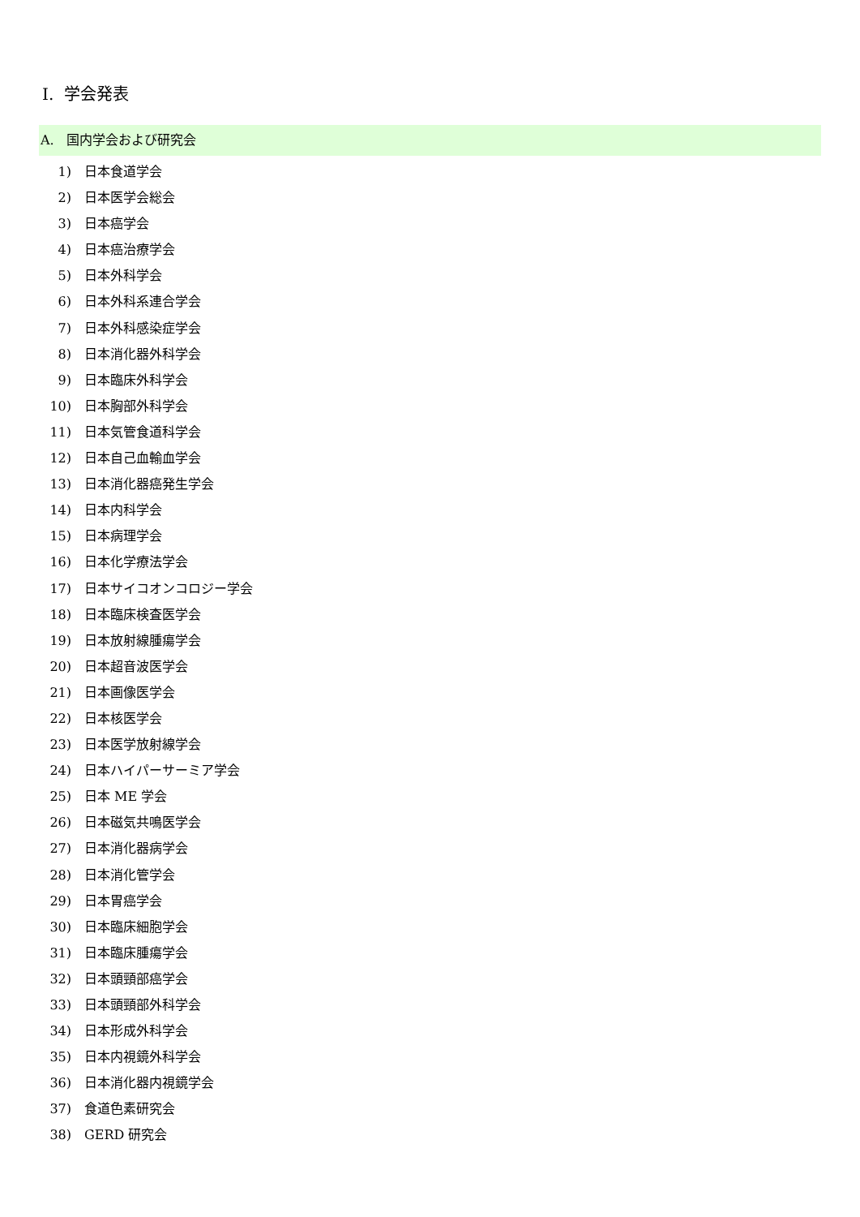I. 学会発表
A. 国内学会および研究会
1) 日本食道学会
2) 日本医学会総会
3) 日本癌学会
4) 日本癌治療学会
5) 日本外科学会
6) 日本外科系連合学会
7) 日本外科感染症学会
8) 日本消化器外科学会
9) 日本臨床外科学会
10) 日本胸部外科学会
11) 日本気管食道科学会
12) 日本自己血輸血学会
13) 日本消化器癌発生学会
14) 日本内科学会
15) 日本病理学会
16) 日本化学療法学会
17) 日本サイコオンコロジー学会
18) 日本臨床検査医学会
19) 日本放射線腫瘍学会
20) 日本超音波医学会
21) 日本画像医学会
22) 日本核医学会
23) 日本医学放射線学会
24) 日本ハイパーサーミア学会
25) 日本 ME 学会
26) 日本磁気共鳴医学会
27) 日本消化器病学会
28) 日本消化管学会
29) 日本胃癌学会
30) 日本臨床細胞学会
31) 日本臨床腫瘍学会
32) 日本頭頸部癌学会
33) 日本頭頸部外科学会
34) 日本形成外科学会
35) 日本内視鏡外科学会
36) 日本消化器内視鏡学会
37) 食道色素研究会
38) GERD 研究会